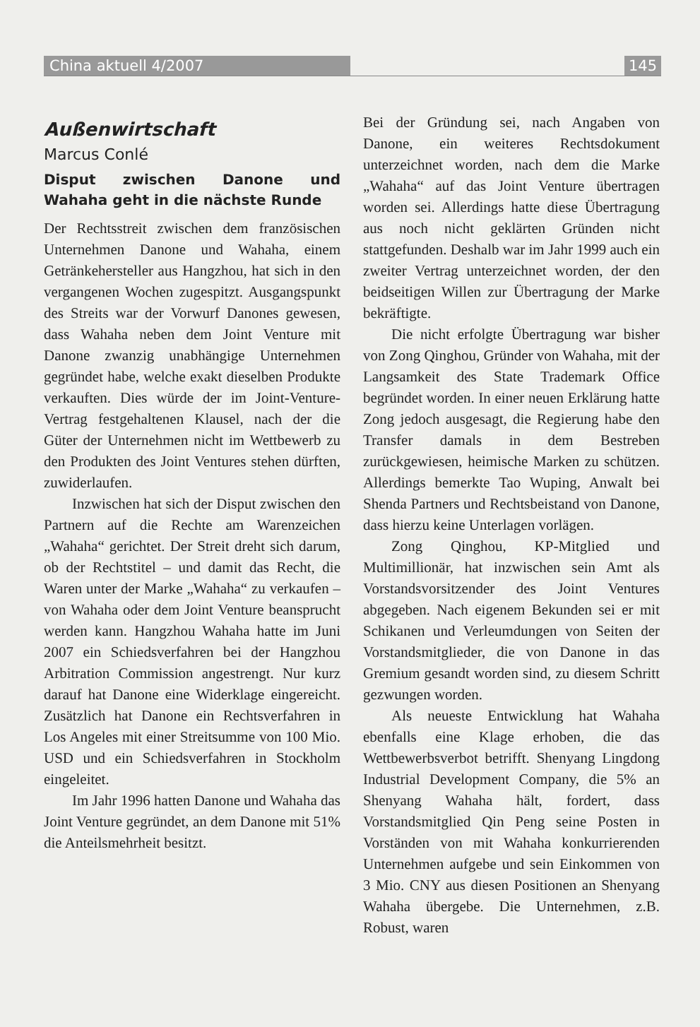China aktuell 4/2007 145
Außenwirtschaft
Marcus Conlé
Disput zwischen Danone und Wahaha geht in die nächste Runde
Der Rechtsstreit zwischen dem französischen Unternehmen Danone und Wahaha, einem Getränkehersteller aus Hangzhou, hat sich in den vergangenen Wochen zugespitzt. Ausgangspunkt des Streits war der Vorwurf Danones gewesen, dass Wahaha neben dem Joint Venture mit Danone zwanzig unabhängige Unternehmen gegründet habe, welche exakt dieselben Produkte verkauften. Dies würde der im Joint-Venture-Vertrag festgehaltenen Klausel, nach der die Güter der Unternehmen nicht im Wettbewerb zu den Produkten des Joint Ventures stehen dürften, zuwiderlaufen.
Inzwischen hat sich der Disput zwischen den Partnern auf die Rechte am Warenzeichen „Wahaha“ gerichtet. Der Streit dreht sich darum, ob der Rechtstitel – und damit das Recht, die Waren unter der Marke „Wahaha“ zu verkaufen – von Wahaha oder dem Joint Venture beansprucht werden kann. Hangzhou Wahaha hatte im Juni 2007 ein Schiedsverfahren bei der Hangzhou Arbitration Commission angestrengt. Nur kurz darauf hat Danone eine Widerklage eingereicht. Zusätzlich hat Danone ein Rechtsverfahren in Los Angeles mit einer Streitsumme von 100 Mio. USD und ein Schiedsverfahren in Stockholm eingeleitet.
Im Jahr 1996 hatten Danone und Wahaha das Joint Venture gegründet, an dem Danone mit 51% die Anteilsmehrheit besitzt.
Bei der Gründung sei, nach Angaben von Danone, ein weiteres Rechtsdokument unterzeichnet worden, nach dem die Marke „Wahaha“ auf das Joint Venture übertragen worden sei. Allerdings hatte diese Übertragung aus noch nicht geklärten Gründen nicht stattgefunden. Deshalb war im Jahr 1999 auch ein zweiter Vertrag unterzeichnet worden, der den beidseitigen Willen zur Übertragung der Marke bekräftigte.
Die nicht erfolgte Übertragung war bisher von Zong Qinghou, Gründer von Wahaha, mit der Langsamkeit des State Trademark Office begründet worden. In einer neuen Erklärung hatte Zong jedoch ausgesagt, die Regierung habe den Transfer damals in dem Bestreben zurückgewiesen, heimische Marken zu schützen. Allerdings bemerkte Tao Wuping, Anwalt bei Shenda Partners und Rechtsbeistand von Danone, dass hierzu keine Unterlagen vorlägen.
Zong Qinghou, KP-Mitglied und Multimillionär, hat inzwischen sein Amt als Vorstandsvorsitzender des Joint Ventures abgegeben. Nach eigenem Bekunden sei er mit Schikanen und Verleumdungen von Seiten der Vorstandsmitglieder, die von Danone in das Gremium gesandt worden sind, zu diesem Schritt gezwungen worden.
Als neueste Entwicklung hat Wahaha ebenfalls eine Klage erhoben, die das Wettbewerbsverbot betrifft. Shenyang Lingdong Industrial Development Company, die 5% an Shenyang Wahaha hält, fordert, dass Vorstandsmitglied Qin Peng seine Posten in Vorständen von mit Wahaha konkurrierenden Unternehmen aufgebe und sein Einkommen von 3 Mio. CNY aus diesen Positionen an Shenyang Wahaha übergebe. Die Unternehmen, z.B. Robust, waren